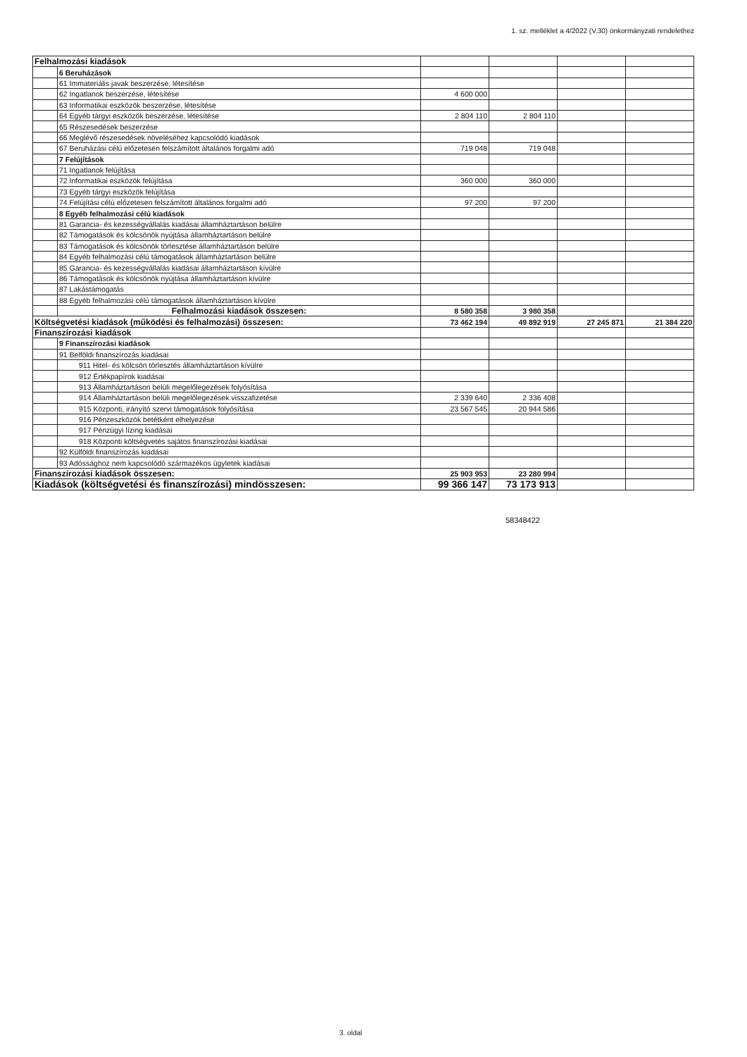1. sz. melléklet a 4/2022 (V.30) önkormányzati rendelethez
| Felhalmozási kiadások | | | | | |
| | 6 Beruházások | | | | |
| | 61 Immateriális javak beszerzése, létesítése | | | | |
| | 62 Ingatlanok beszerzése, létesítése | 4 600 000 | | | |
| | 63 Informatikai eszközök beszerzése, létesítése | | | | |
| | 64 Egyéb tárgyi eszközök beszerzése, létesítése | 2 804 110 | 2 804 110 | | |
| | 65 Részesedések beszerzése | | | | |
| | 66 Meglévő részesedések növeléséhez kapcsolódó kiadások | | | | |
| | 67 Beruházási célú előzetesen felszámított általános forgalmi adó | 719 048 | 719 048 | | |
| | 7 Felújítások | | | | |
| | 71 Ingatlanok felújítása | | | | |
| | 72 Informatikai eszközök felújítása | 360 000 | 360 000 | | |
| | 73 Egyéb tárgyi eszközök felújítása | | | | |
| | 74 Felújítási célú előzetesen felszámított általános forgalmi adó | 97 200 | 97 200 | | |
| | 8 Egyéb felhalmozási célú kiadások | | | | |
| | 81 Garancia- és kezességvállalás kiadásai államháztartáson belülre | | | | |
| | 82 Támogatások és kölcsönök nyújtása államháztartáson belülre | | | | |
| | 83 Támogatások és kölcsönök törlesztése államháztartáson belülre | | | | |
| | 84 Egyéb felhalmozási célú támogatások államháztartáson belülre | | | | |
| | 85 Garancia- és kezességvállalás kiadásai államháztartáson kívülre | | | | |
| | 86 Támogatások és kölcsönök nyújtása államháztartáson kívülre | | | | |
| | 87 Lakástámogatás | | | | |
| | 88 Egyéb felhalmozási célú támogatások államháztartáson kívülre | | | | |
| | Felhalmozási kiadások összesen: | 8 580 358 | 3 980 358 | | |
| Költségvetési kiadások (működési és felhalmozási) összesen: | | 73 462 194 | 49 892 919 | 27 245 871 | 21 384 220 |
| Finanszírozási kiadások | | | | | |
| | 9 Finanszírozási kiadások | | | | |
| | 91 Belföldi finanszírozás kiadásai | | | | |
| | 911 Hitel- és kölcsön törlesztés államháztartáson kívülre | | | | |
| | 912 Értékpapírok kiadásai | | | | |
| | 913 Államháztartáson belüli megelőlegezések folyósítása | | | | |
| | 914 Államháztartáson belüli megelőlegezések visszafizetése | 2 339 640 | 2 336 408 | | |
| | 915 Központi, irányító szervi támogatások folyósítása | 23 567 545 | 20 944 586 | | |
| | 916 Pénzeszközök betétként elhelyezése | | | | |
| | 917 Pénzügyi lízing kiadásai | | | | |
| | 918 Központi költségvetés sajátos finanszírozási kiadásai | | | | |
| | 92 Külföldi finanszírozás kiadásai | | | | |
| | 93 Adóssághoz nem kapcsolódó származékos ügyletek kiadásai | | | | |
| Finanszírozási kiadások összesen: | | 25 903 953 | 23 280 994 | | |
| Kiadások (költségvetési és finanszírozási) mindösszesen: | | 99 366 147 | 73 173 913 | | |
58348422
3. oldal